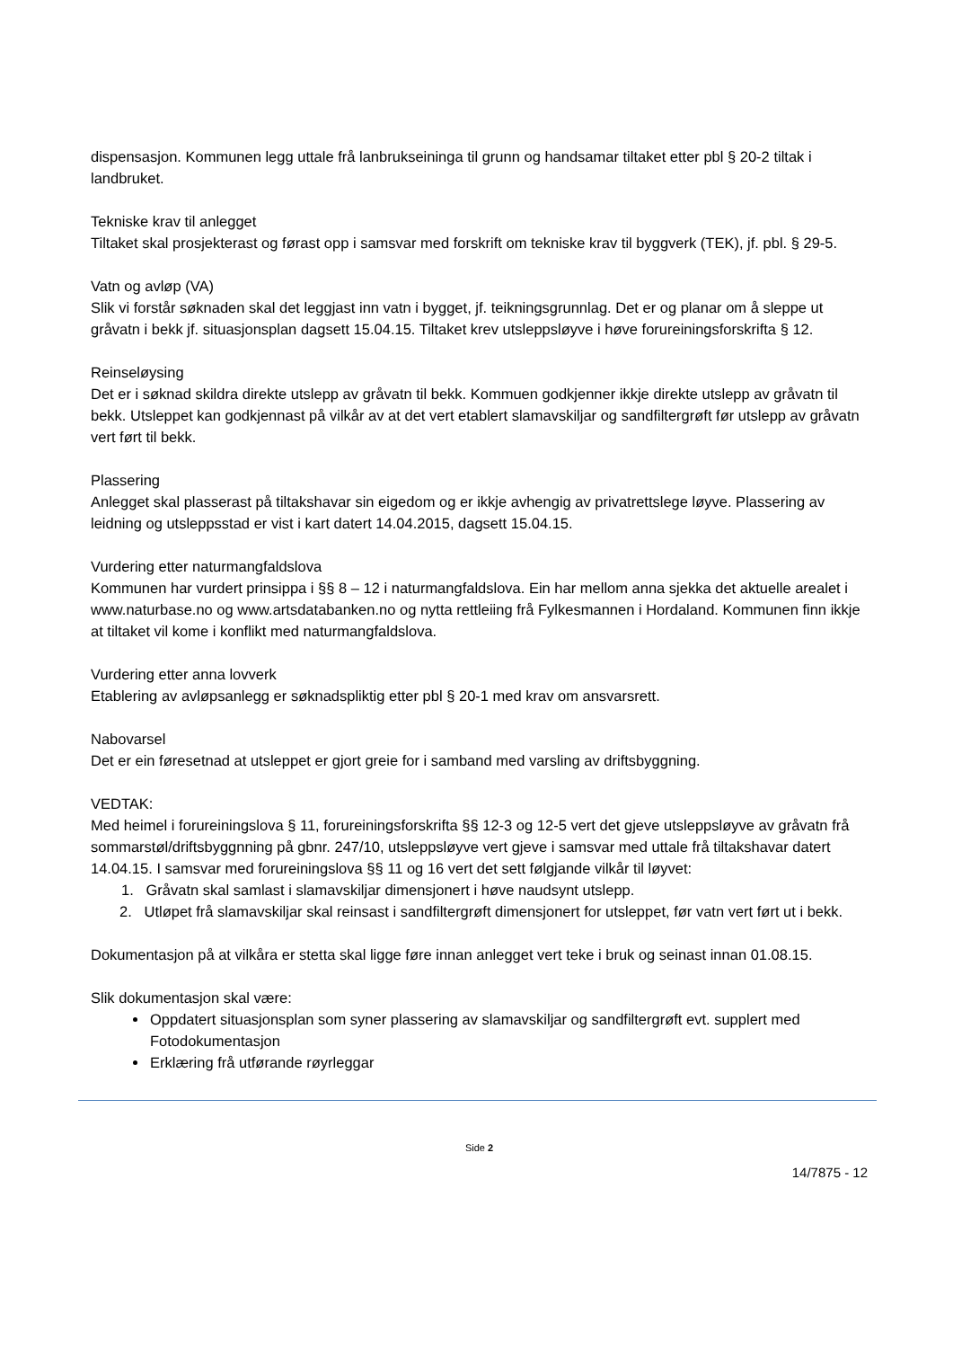dispensasjon. Kommunen legg uttale frå lanbrukseininga til grunn og handsamar tiltaket etter pbl § 20-2 tiltak i landbruket.
Tekniske krav til anlegget
Tiltaket skal prosjekterast og førast opp i samsvar med forskrift om tekniske krav til byggverk (TEK), jf. pbl. § 29-5.
Vatn og avløp (VA)
Slik vi forstår søknaden skal det leggjast inn vatn i bygget, jf. teikningsgrunnlag. Det er og planar om å sleppe ut gråvatn i bekk jf. situasjonsplan dagsett 15.04.15. Tiltaket krev utsleppsløyve i høve forureiningsforskrifta § 12.
Reinseløysing
Det er i søknad skildra direkte utslepp av gråvatn til bekk. Kommuen godkjenner ikkje direkte utslepp av gråvatn til bekk. Utsleppet kan godkjennast på vilkår av at det vert etablert slamavskiljar og sandfiltergrøft før utslepp av gråvatn vert ført til bekk.
Plassering
Anlegget skal plasserast på tiltakshavar sin eigedom og er ikkje avhengig av privatrettslege løyve. Plassering av leidning og utsleppsstad er vist i kart datert 14.04.2015, dagsett 15.04.15.
Vurdering etter naturmangfaldslova
Kommunen har vurdert prinsippa i §§ 8 – 12 i naturmangfaldslova. Ein har mellom anna sjekka det aktuelle arealet i www.naturbase.no og www.artsdatabanken.no og nytta rettleiing frå Fylkesmannen i Hordaland. Kommunen finn ikkje at tiltaket vil kome i konflikt med naturmangfaldslova.
Vurdering etter anna lovverk
Etablering av avløpsanlegg er søknadspliktig etter pbl § 20-1 med krav om ansvarsrett.
Nabovarsel
Det er ein føresetnad at utsleppet er gjort greie for i samband med varsling av driftsbyggning.
VEDTAK:
Med heimel i forureiningslova § 11, forureiningsforskrifta §§ 12-3 og 12-5 vert det gjeve utsleppsløyve av gråvatn frå sommarstøl/driftsbyggnning på gbnr. 247/10, utsleppsløyve vert gjeve i samsvar med uttale frå tiltakshavar datert 14.04.15. I samsvar med forureiningslova §§ 11 og 16 vert det sett følgjande vilkår til løyvet:
1. Gråvatn skal samlast i slamavskiljar dimensjonert i høve naudsynt utslepp.
2. Utløpet frå slamavskiljar skal reinsast i sandfiltergrøft dimensjonert for utsleppet, før vatn vert ført ut i bekk.
Dokumentasjon på at vilkåra er stetta skal ligge føre innan anlegget vert teke i bruk og seinast innan 01.08.15.
Slik dokumentasjon skal være:
Oppdatert situasjonsplan som syner plassering av slamavskiljar og sandfiltergrøft evt. supplert med Fotodokumentasjon
Erklæring frå utførande røyrleggar
Side 2
14/7875 - 12